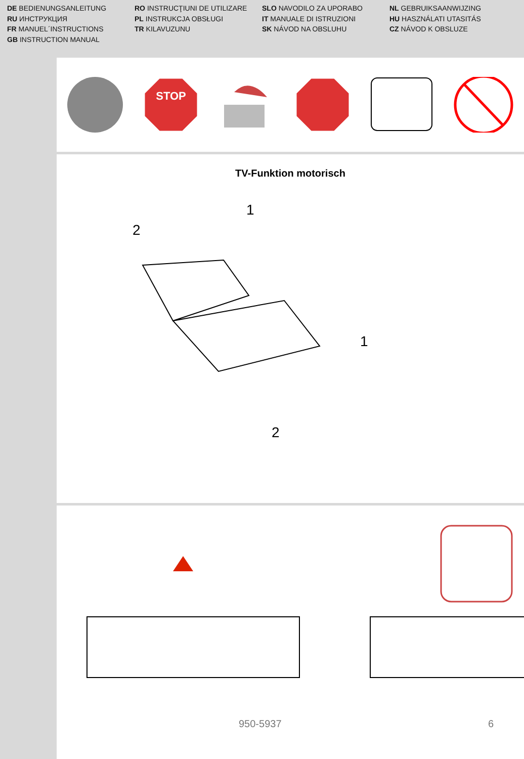DE BEDIENUNGSANLEITUNG
RU ИНСТРУКЦИЯ
FR MANUEL´INSTRUCTIONS
GB INSTRUCTION MANUAL
RO INSTRUCŢIUNI DE UTILIZARE
PL INSTRUKCJA OBSŁUGI
TR KILAVUZUNU
SLO NAVODILO ZA UPORABO
IT MANUALE DI ISTRUZIONI
SK NÁVOD NA OBSLUHU
NL GEBRUIKSAANWIJZING
HU HASZNÁLATI UTASITÁS
CZ NÁVOD K OBSLUZE
STOP
TV-Funktion motorisch
1
2
1
2
950-5937 6